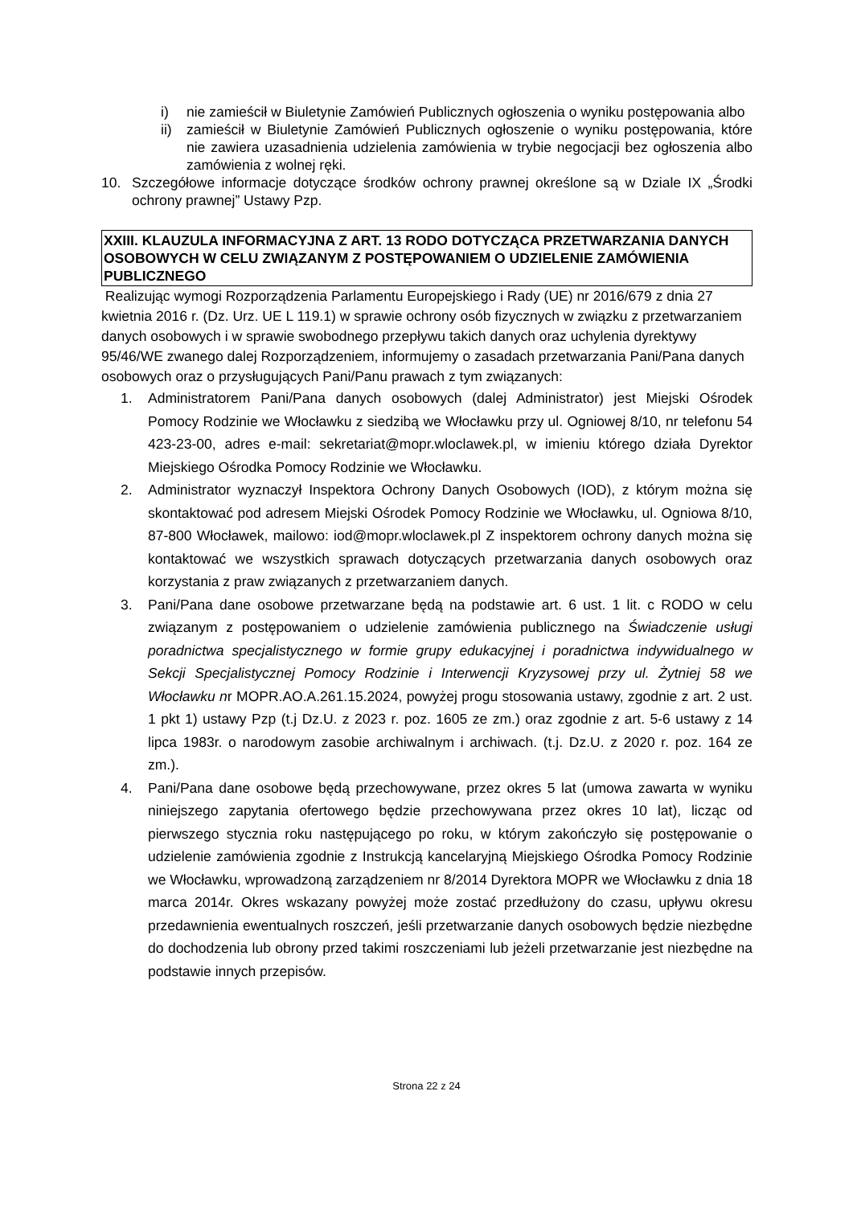i) nie zamieścił w Biuletynie Zamówień Publicznych ogłoszenia o wyniku postępowania albo
ii) zamieścił w Biuletynie Zamówień Publicznych ogłoszenie o wyniku postępowania, które nie zawiera uzasadnienia udzielenia zamówienia w trybie negocjacji bez ogłoszenia albo zamówienia z wolnej ręki.
10. Szczegółowe informacje dotyczące środków ochrony prawnej określone są w Dziale IX „Środki ochrony prawnej” Ustawy Pzp.
XXIII. KLAUZULA INFORMACYJNA Z ART. 13 RODO DOTYCZĄCA PRZETWARZANIA DANYCH OSOBOWYCH W CELU ZWIĄZANYM Z POSTĘPOWANIEM O UDZIELENIE ZAMÓWIENIA PUBLICZNEGO
Realizując wymogi Rozporządzenia Parlamentu Europejskiego i Rady (UE) nr 2016/679 z dnia 27 kwietnia 2016 r. (Dz. Urz. UE L 119.1) w sprawie ochrony osób fizycznych w związku z przetwarzaniem danych osobowych i w sprawie swobodnego przepływu takich danych oraz uchylenia dyrektywy 95/46/WE zwanego dalej Rozporządzeniem, informujemy o zasadach przetwarzania Pani/Pana danych osobowych oraz o przysługujących Pani/Panu prawach z tym związanych:
1. Administratorem Pani/Pana danych osobowych (dalej Administrator) jest Miejski Ośrodek Pomocy Rodzinie we Włocławku z siedzibą we Włocławku przy ul. Ogniowej 8/10, nr telefonu 54 423-23-00, adres e-mail: sekretariat@mopr.wloclawek.pl, w imieniu którego działa Dyrektor Miejskiego Ośrodka Pomocy Rodzinie we Włocławku.
2. Administrator wyznaczył Inspektora Ochrony Danych Osobowych (IOD), z którym można się skontaktować pod adresem Miejski Ośrodek Pomocy Rodzinie we Włocławku, ul. Ogniowa 8/10, 87-800 Włocławek, mailowo: iod@mopr.wloclawek.pl Z inspektorem ochrony danych można się kontaktować we wszystkich sprawach dotyczących przetwarzania danych osobowych oraz korzystania z praw związanych z przetwarzaniem danych.
3. Pani/Pana dane osobowe przetwarzane będą na podstawie art. 6 ust. 1 lit. c RODO w celu związanym z postępowaniem o udzielenie zamówienia publicznego na Świadczenie usługi poradnictwa specjalistycznego w formie grupy edukacyjnej i poradnictwa indywidualnego w Sekcji Specjalistycznej Pomocy Rodzinie i Interwencji Kryzysowej przy ul. Żytniej 58 we Włocławku nr MOPR.AO.A.261.15.2024, powyżej progu stosowania ustawy, zgodnie z art. 2 ust. 1 pkt 1) ustawy Pzp (t.j Dz.U. z 2023 r. poz. 1605 ze zm.) oraz zgodnie z art. 5-6 ustawy z 14 lipca 1983r. o narodowym zasobie archiwalnym i archiwach. (t.j. Dz.U. z 2020 r. poz. 164 ze zm.).
4. Pani/Pana dane osobowe będą przechowywane, przez okres 5 lat (umowa zawarta w wyniku niniejszego zapytania ofertowego będzie przechowywana przez okres 10 lat), licząc od pierwszego stycznia roku następującego po roku, w którym zakończyło się postępowanie o udzielenie zamówienia zgodnie z Instrukcją kancelaryjną Miejskiego Ośrodka Pomocy Rodzinie we Włocławku, wprowadzoną zarządzeniem nr 8/2014 Dyrektora MOPR we Włocławku z dnia 18 marca 2014r. Okres wskazany powyżej może zostać przedłużony do czasu, upływu okresu przedawnienia ewentualnych roszczeń, jeśli przetwarzanie danych osobowych będzie niezbędne do dochodzenia lub obrony przed takimi roszczeniami lub jeżeli przetwarzanie jest niezbędne na podstawie innych przepisów.
Strona 22 z 24